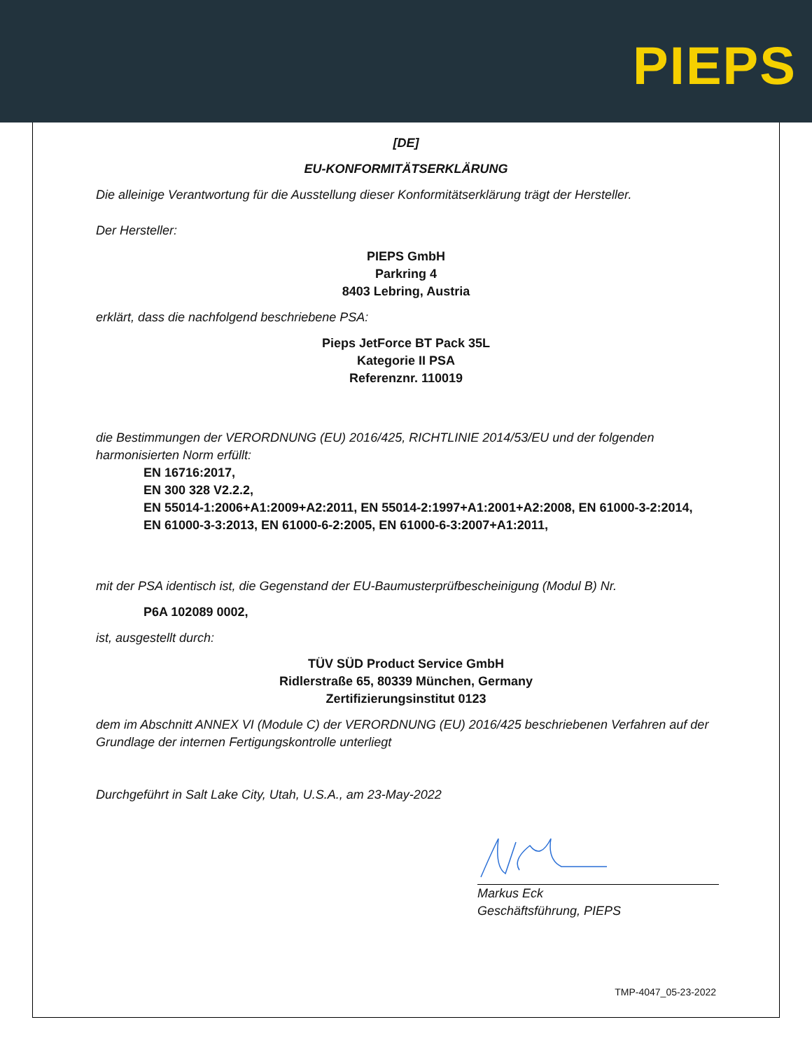PIEPS
[DE]
EU-KONFORMITÄTSERKLÄRUNG
Die alleinige Verantwortung für die Ausstellung dieser Konformitätserklärung trägt der Hersteller.
Der Hersteller:
PIEPS GmbH
Parkring 4
8403 Lebring, Austria
erklärt, dass die nachfolgend beschriebene PSA:
Pieps JetForce BT Pack 35L
Kategorie II PSA
Referenznr. 110019
die Bestimmungen der VERORDNUNG (EU) 2016/425, RICHTLINIE 2014/53/EU und der folgenden harmonisierten Norm erfüllt:
EN 16716:2017,
EN 300 328 V2.2.2,
EN 55014-1:2006+A1:2009+A2:2011, EN 55014-2:1997+A1:2001+A2:2008, EN 61000-3-2:2014,
EN 61000-3-3:2013, EN 61000-6-2:2005, EN 61000-6-3:2007+A1:2011,
mit der PSA identisch ist, die Gegenstand der EU-Baumusterprüfbescheinigung (Modul B) Nr.
P6A 102089 0002,
ist, ausgestellt durch:
TÜV SÜD Product Service GmbH
Ridlerstraße 65, 80339 München, Germany
Zertifizierungsinstitut 0123
dem im Abschnitt ANNEX VI (Module C) der VERORDNUNG (EU) 2016/425 beschriebenen Verfahren auf der Grundlage der internen Fertigungskontrolle unterliegt
Durchgeführt in Salt Lake City, Utah, U.S.A., am 23-May-2022
Markus Eck
Geschäftsführung, PIEPS
TMP-4047_05-23-2022